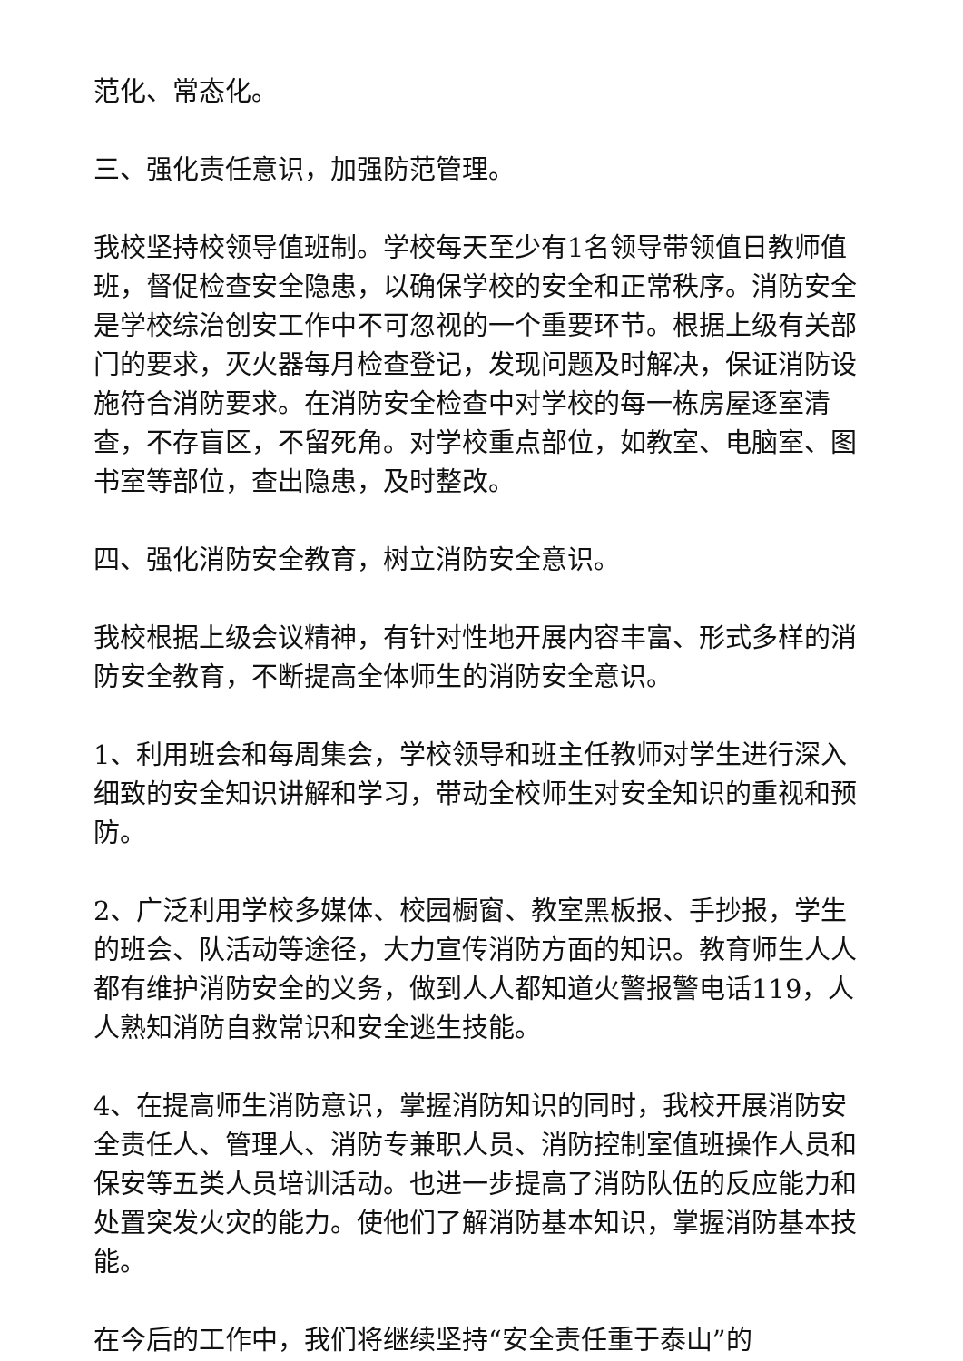范化、常态化。
三、强化责任意识，加强防范管理。
我校坚持校领导值班制。学校每天至少有1名领导带领值日教师值班，督促检查安全隐患，以确保学校的安全和正常秩序。消防安全是学校综治创安工作中不可忽视的一个重要环节。根据上级有关部门的要求，灭火器每月检查登记，发现问题及时解决，保证消防设施符合消防要求。在消防安全检查中对学校的每一栋房屋逐室清查，不存盲区，不留死角。对学校重点部位，如教室、电脑室、图书室等部位，查出隐患，及时整改。
四、强化消防安全教育，树立消防安全意识。
我校根据上级会议精神，有针对性地开展内容丰富、形式多样的消防安全教育，不断提高全体师生的消防安全意识。
1、利用班会和每周集会，学校领导和班主任教师对学生进行深入细致的安全知识讲解和学习，带动全校师生对安全知识的重视和预防。
2、广泛利用学校多媒体、校园橱窗、教室黑板报、手抄报，学生的班会、队活动等途径，大力宣传消防方面的知识。教育师生人人都有维护消防安全的义务，做到人人都知道火警报警电话119，人人熟知消防自救常识和安全逃生技能。
4、在提高师生消防意识，掌握消防知识的同时，我校开展消防安全责任人、管理人、消防专兼职人员、消防控制室值班操作人员和保安等五类人员培训活动。也进一步提高了消防队伍的反应能力和处置突发火灾的能力。使他们了解消防基本知识，掌握消防基本技能。
在今后的工作中，我们将继续坚持“安全责任重于泰山”的